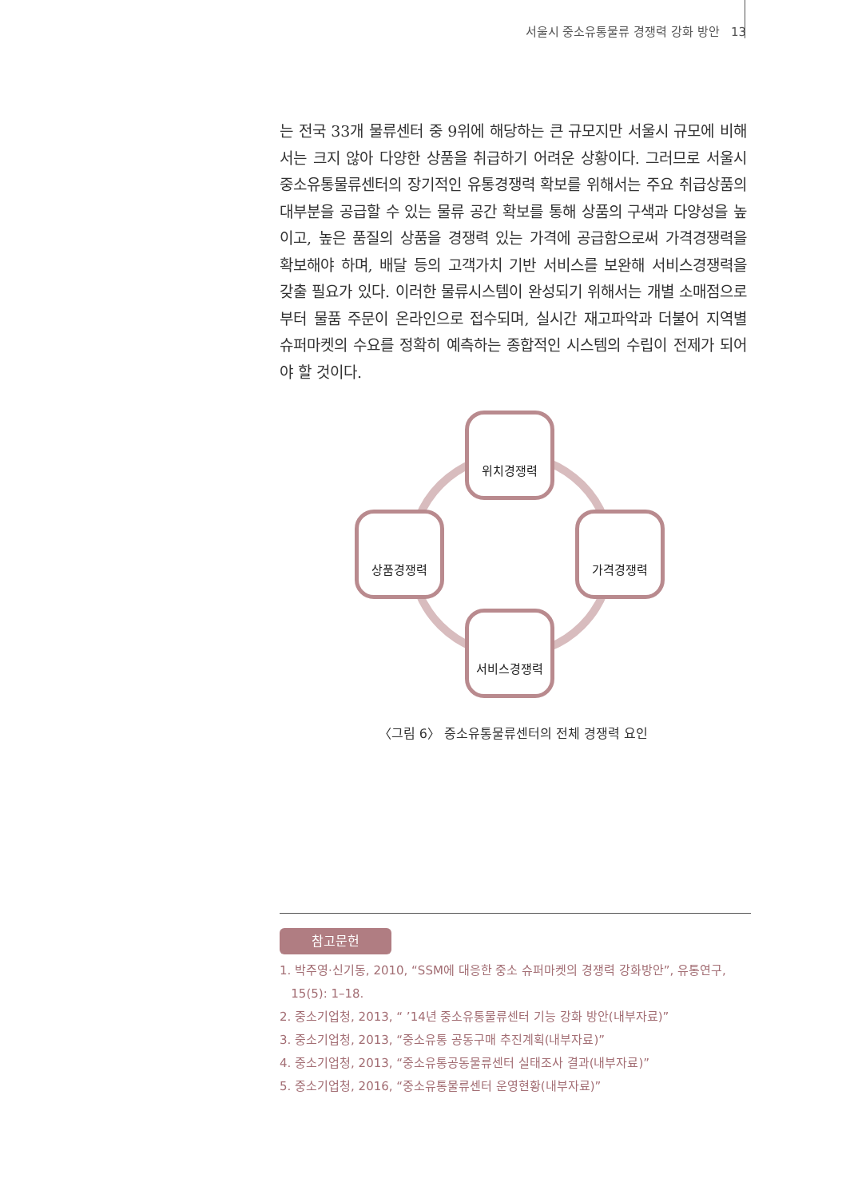서울시 중소유통물류 경쟁력 강화 방안 13
는 전국 33개 물류센터 중 9위에 해당하는 큰 규모지만 서울시 규모에 비해서는 크지 않아 다양한 상품을 취급하기 어려운 상황이다. 그러므로 서울시 중소유통물류센터의 장기적인 유통경쟁력 확보를 위해서는 주요 취급상품의 대부분을 공급할 수 있는 물류 공간 확보를 통해 상품의 구색과 다양성을 높이고, 높은 품질의 상품을 경쟁력 있는 가격에 공급함으로써 가격경쟁력을 확보해야 하며, 배달 등의 고객가치 기반 서비스를 보완해 서비스경쟁력을 갖출 필요가 있다. 이러한 물류시스템이 완성되기 위해서는 개별 소매점으로부터 물품 주문이 온라인으로 접수되며, 실시간 재고파악과 더불어 지역별 슈퍼마켓의 수요를 정확히 예측하는 종합적인 시스템의 수립이 전제가 되어야 할 것이다.
위치경쟁력
상품경쟁력 가격경쟁력
서비스경쟁력
〈그림 6〉 중소유통물류센터의 전체 경쟁력 요인
참고문헌
1. 박주영·신기동, 2010, “SSM에 대응한 중소 슈퍼마켓의 경쟁력 강화방안”, 유통연구,
15(5): 1–18.
2. 중소기업청, 2013, “ ’14년 중소유통물류센터 기능 강화 방안(내부자료)”
3. 중소기업청, 2013, “중소유통 공동구매 추진계획(내부자료)”
4. 중소기업청, 2013, “중소유통공동물류센터 실태조사 결과(내부자료)”
5. 중소기업청, 2016, “중소유통물류센터 운영현황(내부자료)”